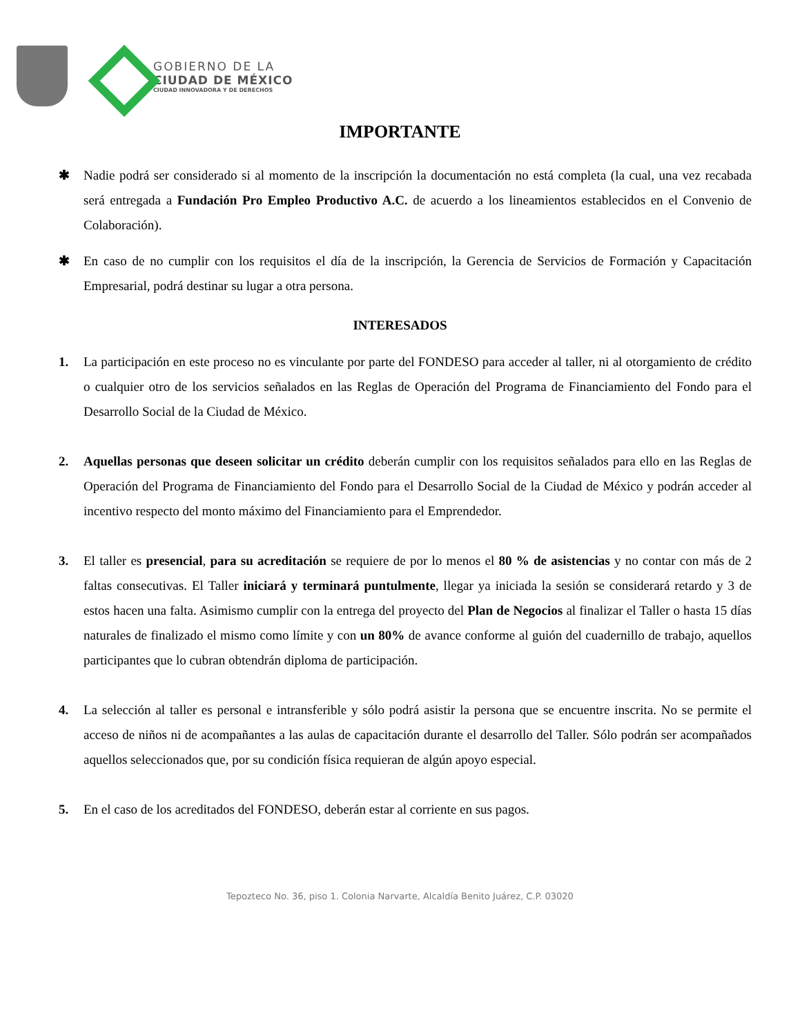GOBIERNO DE LA
CIUDAD DE MÉXICO
CIUDAD INNOVADORA Y DE DERECHOS
IMPORTANTE
✱ Nadie podrá ser considerado si al momento de la inscripción la documentación no está completa (la cual, una vez recabada será entregada a Fundación Pro Empleo Productivo A.C. de acuerdo a los lineamientos establecidos en el Convenio de Colaboración).
✱ En caso de no cumplir con los requisitos el día de la inscripción, la Gerencia de Servicios de Formación y Capacitación Empresarial, podrá destinar su lugar a otra persona.
INTERESADOS
1. La participación en este proceso no es vinculante por parte del FONDESO para acceder al taller, ni al otorgamiento de crédito o cualquier otro de los servicios señalados en las Reglas de Operación del Programa de Financiamiento del Fondo para el Desarrollo Social de la Ciudad de México.
2. Aquellas personas que deseen solicitar un crédito deberán cumplir con los requisitos señalados para ello en las Reglas de Operación del Programa de Financiamiento del Fondo para el Desarrollo Social de la Ciudad de México y podrán acceder al incentivo respecto del monto máximo del Financiamiento para el Emprendedor.
3. El taller es presencial, para su acreditación se requiere de por lo menos el 80 % de asistencias y no contar con más de 2 faltas consecutivas. El Taller iniciará y terminará puntulmente, llegar ya iniciada la sesión se considerará retardo y 3 de estos hacen una falta. Asimismo cumplir con la entrega del proyecto del Plan de Negocios al finalizar el Taller o hasta 15 días naturales de finalizado el mismo como límite y con un 80% de avance conforme al guión del cuadernillo de trabajo, aquellos participantes que lo cubran obtendrán diploma de participación.
4. La selección al taller es personal e intransferible y sólo podrá asistir la persona que se encuentre inscrita. No se permite el acceso de niños ni de acompañantes a las aulas de capacitación durante el desarrollo del Taller. Sólo podrán ser acompañados aquellos seleccionados que, por su condición física requieran de algún apoyo especial.
5. En el caso de los acreditados del FONDESO, deberán estar al corriente en sus pagos.
Tepozteco No. 36, piso 1. Colonia Narvarte, Alcaldía Benito Juárez, C.P. 03020